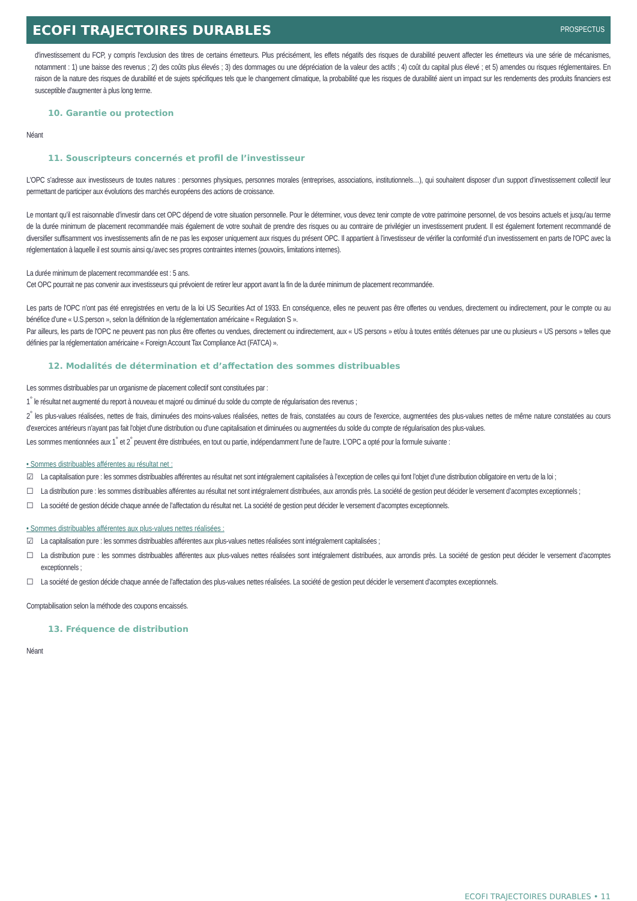ECOFI TRAJECTOIRES DURABLES PROSPECTUS
d'investissement du FCP, y compris l'exclusion des titres de certains émetteurs. Plus précisément, les effets négatifs des risques de durabilité peuvent affecter les émetteurs via une série de mécanismes, notamment : 1) une baisse des revenus ; 2) des coûts plus élevés ; 3) des dommages ou une dépréciation de la valeur des actifs ; 4) coût du capital plus élevé ; et 5) amendes ou risques réglementaires. En raison de la nature des risques de durabilité et de sujets spécifiques tels que le changement climatique, la probabilité que les risques de durabilité aient un impact sur les rendements des produits financiers est susceptible d'augmenter à plus long terme.
10. Garantie ou protection
Néant
11. Souscripteurs concernés et profil de l’investisseur
L'OPC s’adresse aux investisseurs de toutes natures : personnes physiques, personnes morales (entreprises, associations, institutionnels…), qui souhaitent disposer d’un support d’investissement collectif leur permettant de participer aux évolutions des marchés européens des actions de croissance.
Le montant qu’il est raisonnable d’investir dans cet OPC dépend de votre situation personnelle. Pour le déterminer, vous devez tenir compte de votre patrimoine personnel, de vos besoins actuels et jusqu'au terme de la durée minimum de placement recommandée mais également de votre souhait de prendre des risques ou au contraire de privilégier un investissement prudent. Il est également fortement recommandé de diversifier suffisamment vos investissements afin de ne pas les exposer uniquement aux risques du présent OPC. Il appartient à l’investisseur de vérifier la conformité d’un investissement en parts de l'OPC avec la réglementation à laquelle il est soumis ainsi qu’avec ses propres contraintes internes (pouvoirs, limitations internes).
La durée minimum de placement recommandée est : 5 ans.
Cet OPC pourrait ne pas convenir aux investisseurs qui prévoient de retirer leur apport avant la fin de la durée minimum de placement recommandée.
Les parts de l'OPC n’ont pas été enregistrées en vertu de la loi US Securities Act of 1933. En conséquence, elles ne peuvent pas être offertes ou vendues, directement ou indirectement, pour le compte ou au bénéfice d’une « U.S.person », selon la définition de la réglementation américaine « Regulation S ».
Par ailleurs, les parts de l'OPC ne peuvent pas non plus être offertes ou vendues, directement ou indirectement, aux « US persons » et/ou à toutes entités détenues par une ou plusieurs « US persons » telles que définies par la réglementation américaine « Foreign Account Tax Compliance Act (FATCA) ».
12. Modalités de détermination et d’affectation des sommes distribuables
Les sommes distribuables par un organisme de placement collectif sont constituées par :
1<sup>°</sup> le résultat net augmenté du report à nouveau et majoré ou diminué du solde du compte de régularisation des revenus ;
2<sup>°</sup> les plus-values réalisées, nettes de frais, diminuées des moins-values réalisées, nettes de frais, constatées au cours de l'exercice, augmentées des plus-values nettes de même nature constatées au cours d'exercices antérieurs n'ayant pas fait l'objet d'une distribution ou d'une capitalisation et diminuées ou augmentées du solde du compte de régularisation des plus-values.
Les sommes mentionnées aux 1<sup>°</sup> et 2<sup>°</sup> peuvent être distribuées, en tout ou partie, indépendamment l'une de l'autre. L'OPC a opté pour la formule suivante :
• Sommes distribuables afférentes au résultat net :
☑ La capitalisation pure : les sommes distribuables afférentes au résultat net sont intégralement capitalisées à l’exception de celles qui font l’objet d’une distribution obligatoire en vertu de la loi ;
☐ La distribution pure : les sommes distribuables afférentes au résultat net sont intégralement distribuées, aux arrondis près. La société de gestion peut décider le versement d’acomptes exceptionnels ;
☐ La société de gestion décide chaque année de l’affectation du résultat net. La société de gestion peut décider le versement d’acomptes exceptionnels.
• Sommes distribuables afférentes aux plus-values nettes réalisées :
☑ La capitalisation pure : les sommes distribuables afférentes aux plus-values nettes réalisées sont intégralement capitalisées ;
☐ La distribution pure : les sommes distribuables afférentes aux plus-values nettes réalisées sont intégralement distribuées, aux arrondis près. La société de gestion peut décider le versement d’acomptes exceptionnels ;
☐ La société de gestion décide chaque année de l’affectation des plus-values nettes réalisées. La société de gestion peut décider le versement d’acomptes exceptionnels.
Comptabilisation selon la méthode des coupons encaissés.
13. Fréquence de distribution
Néant
ECOFI TRAJECTOIRES DURABLES • 11